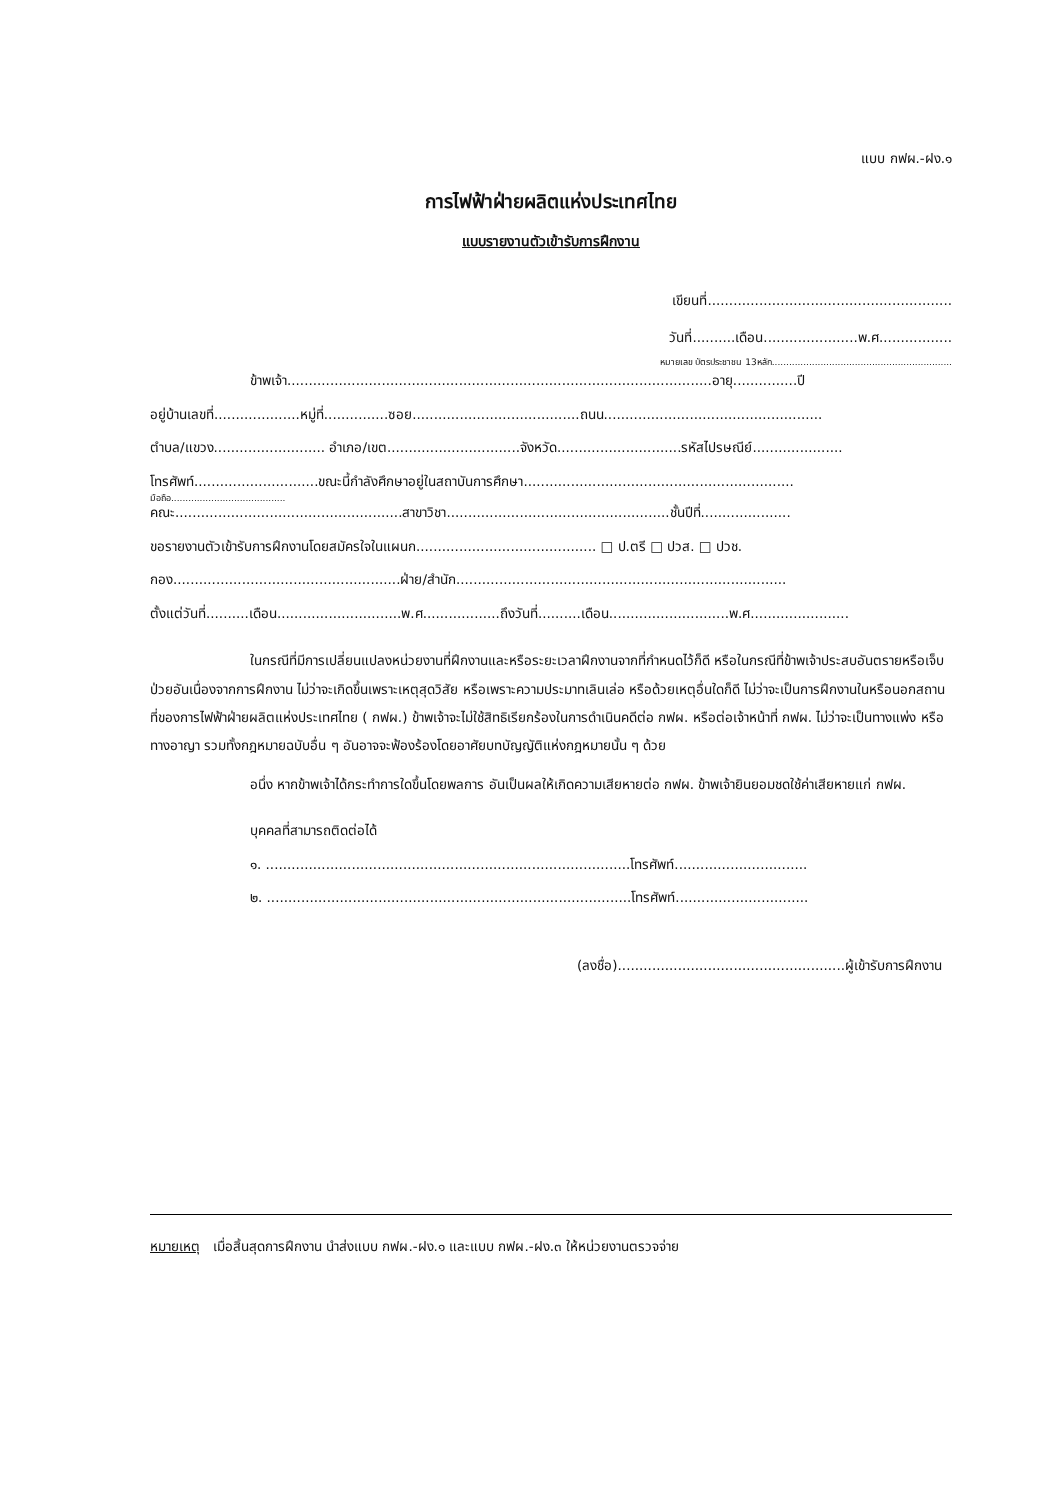แบบ กฟผ.-ฝง.๑
การไฟฟ้าฝ่ายผลิตแห่งประเทศไทย
แบบรายงานตัวเข้ารับการฝึกงาน
เขียนที่.........................................................
วันที่..........เดือน......................พ.ศ.................
หมายเลข บัตรประชาชน 13หลัก...............................................................
ข้าพเจ้า...................................................................................................อายุ...............ปี
อยู่บ้านเลขที่....................หมู่ที่...............ซอย.......................................ถนน...................................................
ตำบล/แขวง.......................... อำเภอ/เขต...............................จังหวัด.............................รหัสไปรษณีย์.....................
โทรศัพท์.............................ขณะนี้กำลังศึกษาอยู่ในสถาบันการศึกษา...............................................................
มือถือ........................................
คณะ.....................................................สาขาวิชา....................................................ชั้นปีที่.....................
ขอรายงานตัวเข้ารับการฝึกงานโดยสมัครใจในแผนก.......................................... □ ป.ตรี □ ปวส. □ ปวช.
กอง.....................................................ฝ่าย/สำนัก.............................................................................
ตั้งแต่วันที่..........เดือน.............................พ.ศ..................ถึงวันที่..........เดือน............................พ.ศ.......................
ในกรณีที่มีการเปลี่ยนแปลงหน่วยงานที่ฝึกงานและหรือระยะเวลาฝึกงานจากที่กำหนดไว้ก็ดี หรือในกรณีที่ข้าพเจ้าประสบอันตรายหรือเจ็บป่วยอันเนื่องจากการฝึกงาน ไม่ว่าจะเกิดขึ้นเพราะเหตุสุดวิสัย หรือเพราะความประมาทเลินเล่อ หรือด้วยเหตุอื่นใดก็ดี ไม่ว่าจะเป็นการฝึกงานในหรือนอกสถานที่ของการไฟฟ้าฝ่ายผลิตแห่งประเทศไทย ( กฟผ.) ข้าพเจ้าจะไม่ใช้สิทธิเรียกร้องในการดำเนินคดีต่อ กฟผ. หรือต่อเจ้าหน้าที่ กฟผ. ไม่ว่าจะเป็นทางแพ่ง หรือทางอาญา รวมทั้งกฎหมายฉบับอื่น ๆ อันอาจจะฟ้องร้องโดยอาศัยบทบัญญัติแห่งกฎหมายนั้น ๆ ด้วย
อนึ่ง หากข้าพเจ้าได้กระทำการใดขึ้นโดยพลการ อันเป็นผลให้เกิดความเสียหายต่อ กฟผ. ข้าพเจ้ายินยอมชดใช้ค่าเสียหายแก่ กฟผ.
บุคคลที่สามารถติดต่อได้
๑. .....................................................................................โทรศัพท์...............................
๒. .....................................................................................โทรศัพท์...............................
(ลงชื่อ).....................................................ผู้เข้ารับการฝึกงาน
หมายเหตุ เมื่อสิ้นสุดการฝึกงาน นำส่งแบบ กฟผ.-ฝง.๑ และแบบ กฟผ.-ฝง.๓ ให้หน่วยงานตรวจจ่าย